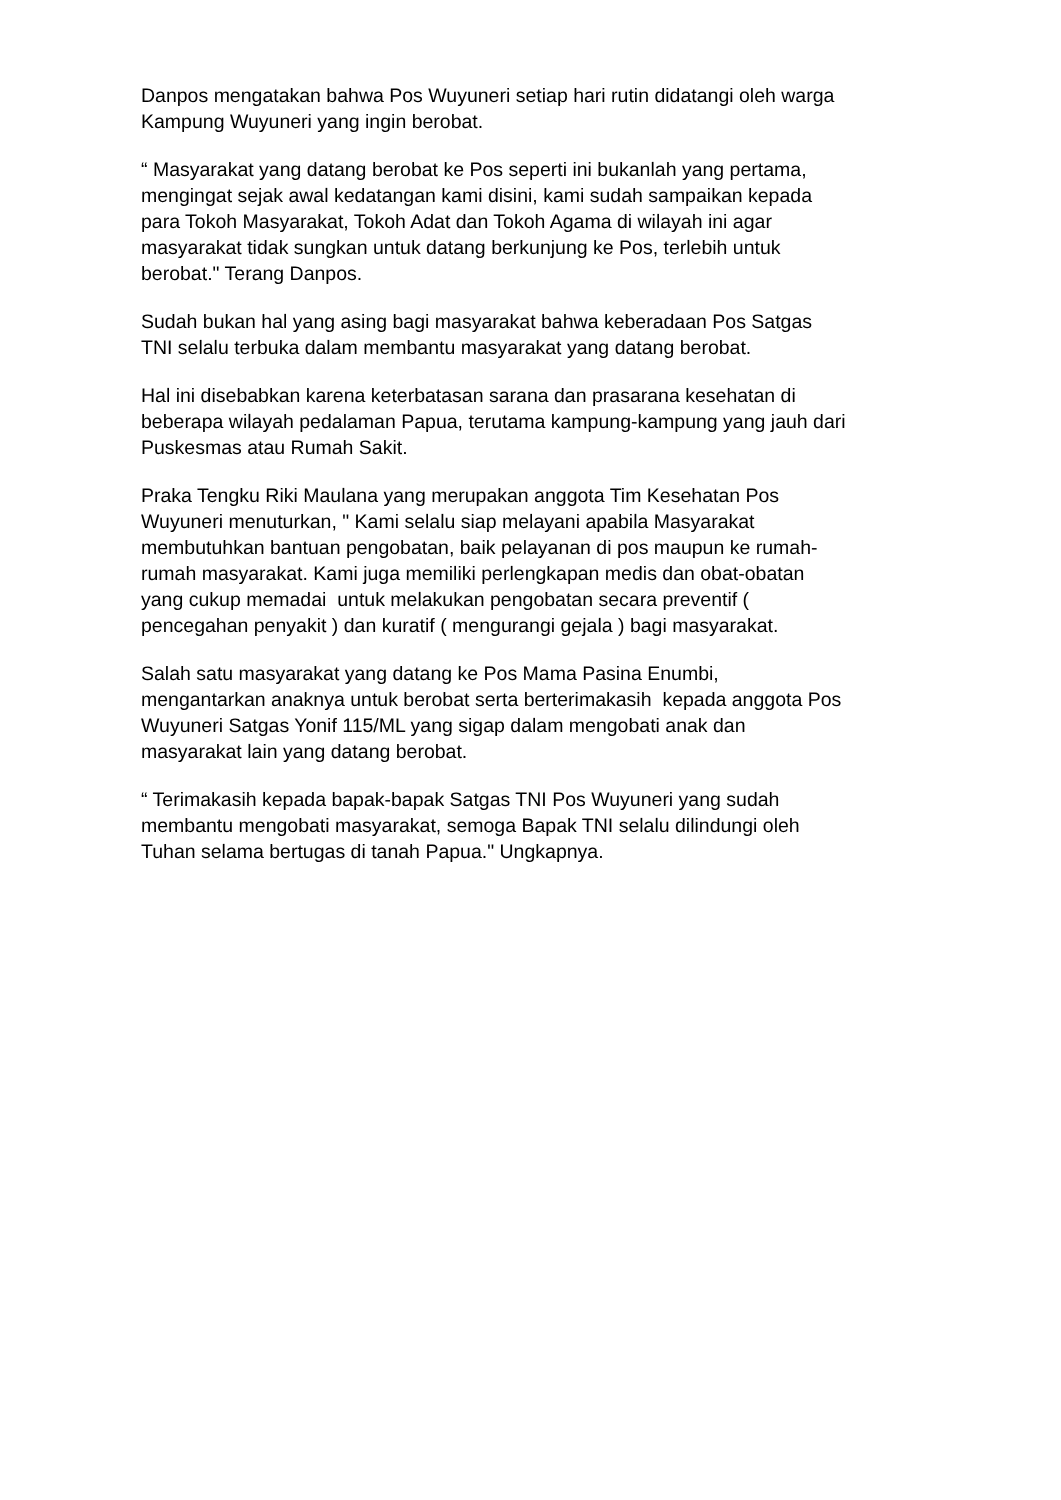Danpos mengatakan bahwa Pos Wuyuneri setiap hari rutin didatangi oleh warga
Kampung Wuyuneri yang ingin berobat.
“ Masyarakat yang datang berobat ke Pos seperti ini bukanlah yang pertama,
mengingat sejak awal kedatangan kami disini, kami sudah sampaikan kepada
para Tokoh Masyarakat, Tokoh Adat dan Tokoh Agama di wilayah ini agar
masyarakat tidak sungkan untuk datang berkunjung ke Pos, terlebih untuk
berobat." Terang Danpos.
Sudah bukan hal yang asing bagi masyarakat bahwa keberadaan Pos Satgas
TNI selalu terbuka dalam membantu masyarakat yang datang berobat.
Hal ini disebabkan karena keterbatasan sarana dan prasarana kesehatan di
beberapa wilayah pedalaman Papua, terutama kampung-kampung yang jauh dari
Puskesmas atau Rumah Sakit.
Praka Tengku Riki Maulana yang merupakan anggota Tim Kesehatan Pos
Wuyuneri menuturkan, " Kami selalu siap melayani apabila Masyarakat
membutuhkan bantuan pengobatan, baik pelayanan di pos maupun ke rumah-
rumah masyarakat. Kami juga memiliki perlengkapan medis dan obat-obatan
yang cukup memadai untuk melakukan pengobatan secara preventif (
pencegahan penyakit ) dan kuratif ( mengurangi gejala ) bagi masyarakat.
Salah satu masyarakat yang datang ke Pos Mama Pasina Enumbi,
mengantarkan anaknya untuk berobat serta berterimakasih kepada anggota Pos
Wuyuneri Satgas Yonif 115/ML yang sigap dalam mengobati anak dan
masyarakat lain yang datang berobat.
“ Terimakasih kepada bapak-bapak Satgas TNI Pos Wuyuneri yang sudah
membantu mengobati masyarakat, semoga Bapak TNI selalu dilindungi oleh
Tuhan selama bertugas di tanah Papua." Ungkapnya.